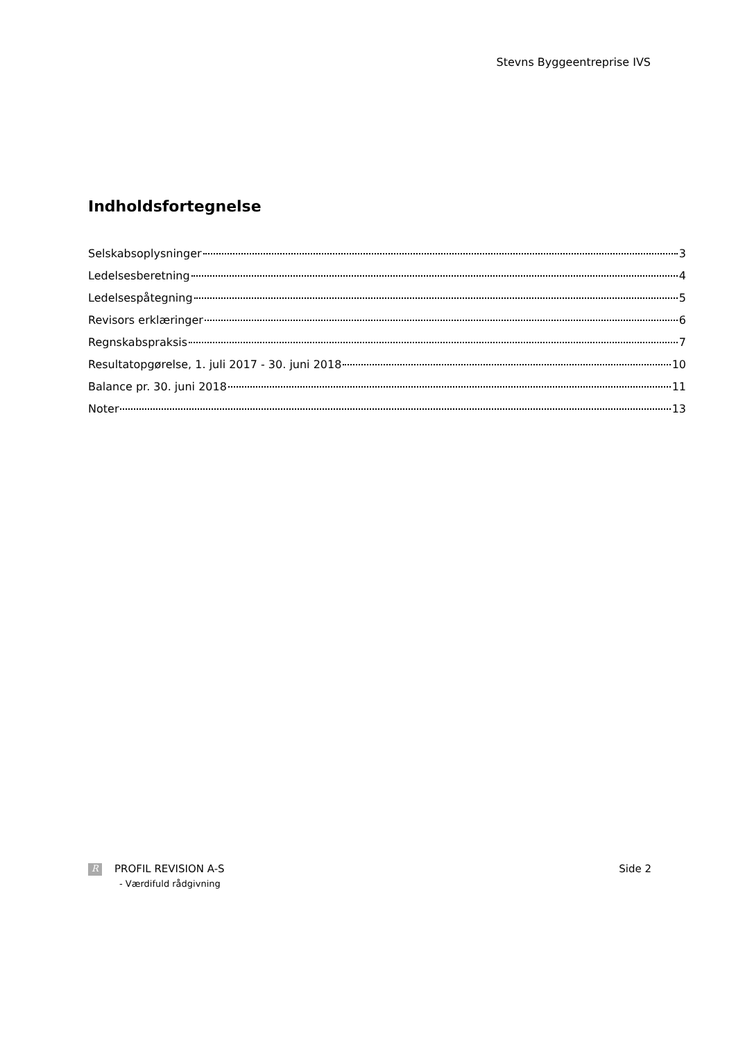Stevns Byggeentreprise IVS
Indholdsfortegnelse
Selskabsoplysninger 3
Ledelsesberetning 4
Ledelsespåtegning 5
Revisors erklæringer 6
Regnskabspraksis 7
Resultatopgørelse, 1. juli 2017 - 30. juni 2018 10
Balance pr. 30. juni 2018 11
Noter 13
R PROFIL REVISION A-S
- Værdifuld rådgivning
Side 2